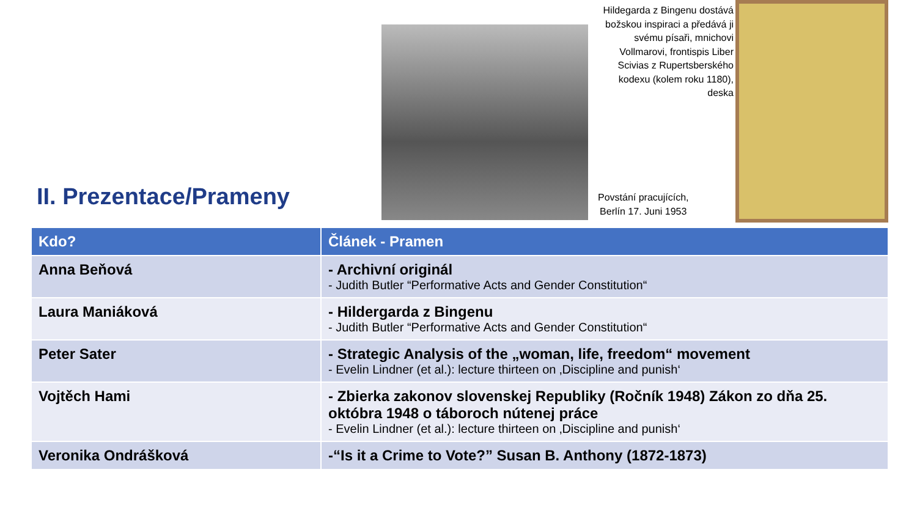II. Prezentace/Prameny
Hildegarda z Bingenu dostává božskou inspiraci a předává ji svému písaři, mnichovi Vollmarovi, frontispis Liber Scivias z Rupertsberského kodexu (kolem roku 1180), deska
Povstání pracujících,
Berlín 17. Juni 1953
| Kdo? | Článek - Pramen |
| --- | --- |
| Anna Beňová | - Archivní originál - Judith Butler “Performative Acts and Gender Constitution“ |
| Laura Maniáková | - Hildergarda z Bingenu - Judith Butler “Performative Acts and Gender Constitution“ |
| Peter Sater | - Strategic Analysis of the „woman, life, freedom“ movement - Evelin Lindner (et al.): lecture thirteen on ‚Discipline and punish‘ |
| Vojtěch Hami | - Zbierka zakonov slovenskej Republiky (Ročník 1948) Zákon zo dňa 25. októbra 1948 o táboroch nútenej práce - Evelin Lindner (et al.): lecture thirteen on ‚Discipline and punish‘ |
| Veronika Ondrášková | -“Is it a Crime to Vote?” Susan B. Anthony (1872-1873) |